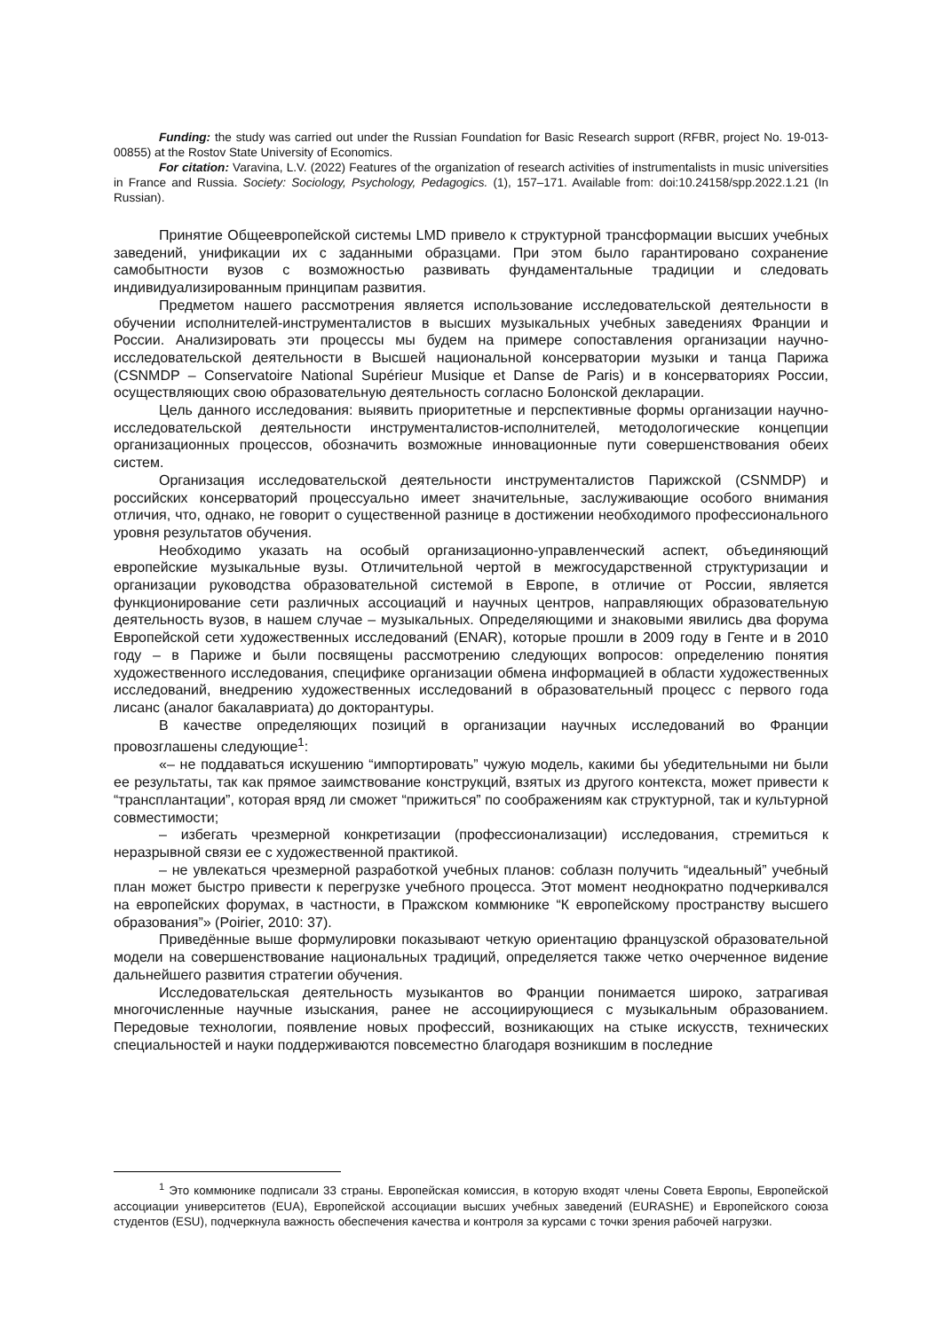Funding: the study was carried out under the Russian Foundation for Basic Research support (RFBR, project No. 19-013-00855) at the Rostov State University of Economics.
For citation: Varavina, L.V. (2022) Features of the organization of research activities of instrumentalists in music universities in France and Russia. Society: Sociology, Psychology, Pedagogics. (1), 157–171. Available from: doi:10.24158/spp.2022.1.21 (In Russian).
Принятие Общеевропейской системы LMD привело к структурной трансформации высших учебных заведений, унификации их с заданными образцами. При этом было гарантировано сохранение самобытности вузов с возможностью развивать фундаментальные традиции и следовать индивидуализированным принципам развития.
Предметом нашего рассмотрения является использование исследовательской деятельности в обучении исполнителей-инструменталистов в высших музыкальных учебных заведениях Франции и России. Анализировать эти процессы мы будем на примере сопоставления организации научно-исследовательской деятельности в Высшей национальной консерватории музыки и танца Парижа (CSNMDP – Conservatoire National Supérieur Musique et Danse de Paris) и в консерваториях России, осуществляющих свою образовательную деятельность согласно Болонской декларации.
Цель данного исследования: выявить приоритетные и перспективные формы организации научно-исследовательской деятельности инструменталистов-исполнителей, методологические концепции организационных процессов, обозначить возможные инновационные пути совершенствования обеих систем.
Организация исследовательской деятельности инструменталистов Парижской (CSNMDP) и российских консерваторий процессуально имеет значительные, заслуживающие особого внимания отличия, что, однако, не говорит о существенной разнице в достижении необходимого профессионального уровня результатов обучения.
Необходимо указать на особый организационно-управленческий аспект, объединяющий европейские музыкальные вузы. Отличительной чертой в межгосударственной структуризации и организации руководства образовательной системой в Европе, в отличие от России, является функционирование сети различных ассоциаций и научных центров, направляющих образовательную деятельность вузов, в нашем случае – музыкальных. Определяющими и знаковыми явились два форума Европейской сети художественных исследований (ENAR), которые прошли в 2009 году в Генте и в 2010 году – в Париже и были посвящены рассмотрению следующих вопросов: определению понятия художественного исследования, специфике организации обмена информацией в области художественных исследований, внедрению художественных исследований в образовательный процесс с первого года лисанс (аналог бакалавриата) до докторантуры.
В качестве определяющих позиций в организации научных исследований во Франции провозглашены следующие<sup>1</sup>:
«– не поддаваться искушению “импортировать” чужую модель, какими бы убедительными ни были ее результаты, так как прямое заимствование конструкций, взятых из другого контекста, может привести к “трансплантации”, которая вряд ли сможет “прижиться” по соображениям как структурной, так и культурной совместимости;
– избегать чрезмерной конкретизации (профессионализации) исследования, стремиться к неразрывной связи ее с художественной практикой.
– не увлекаться чрезмерной разработкой учебных планов: соблазн получить “идеальный” учебный план может быстро привести к перегрузке учебного процесса. Этот момент неоднократно подчеркивался на европейских форумах, в частности, в Пражском коммюнике “К европейскому пространству высшего образования”» (Poirier, 2010: 37).
Приведённые выше формулировки показывают четкую ориентацию французской образовательной модели на совершенствование национальных традиций, определяется также четко очерченное видение дальнейшего развития стратегии обучения.
Исследовательская деятельность музыкантов во Франции понимается широко, затрагивая многочисленные научные изыскания, ранее не ассоциирующиеся с музыкальным образованием. Передовые технологии, появление новых профессий, возникающих на стыке искусств, технических специальностей и науки поддерживаются повсеместно благодаря возникшим в последние
<sup>1</sup> Это коммюнике подписали 33 страны. Европейская комиссия, в которую входят члены Совета Европы, Европейской ассоциации университетов (EUA), Европейской ассоциации высших учебных заведений (EURASHE) и Европейского союза студентов (ESU), подчеркнула важность обеспечения качества и контроля за курсами с точки зрения рабочей нагрузки.